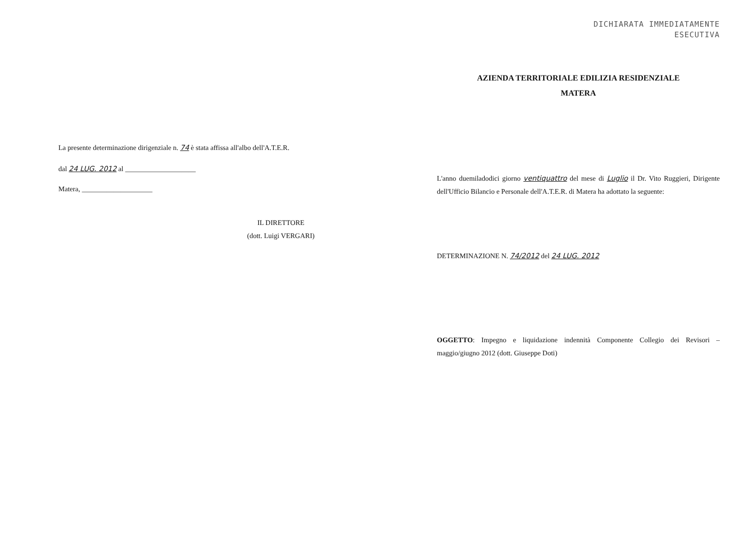La presente determinazione dirigenziale n. 74 è stata affissa all'albo dell'A.T.E.R.
dal 24 LUG. 2012 al ____________________
Matera, ____________________
IL DIRETTORE
(dott. Luigi VERGARI)
DICHIARATA IMMEDIATAMENTE
ESECUTIVA
AZIENDA TERRITORIALE EDILIZIA RESIDENZIALE
MATERA
L'anno duemiladodici giorno ventiquattro del mese di Luglio il Dr. Vito Ruggieri, Dirigente dell'Ufficio Bilancio e Personale dell'A.T.E.R. di Matera ha adottato la seguente:
DETERMINAZIONE N. 74/2012 del 24 LUG. 2012
OGGETTO: Impegno e liquidazione indennità Componente Collegio dei Revisori – maggio/giugno 2012 (dott. Giuseppe Doti)